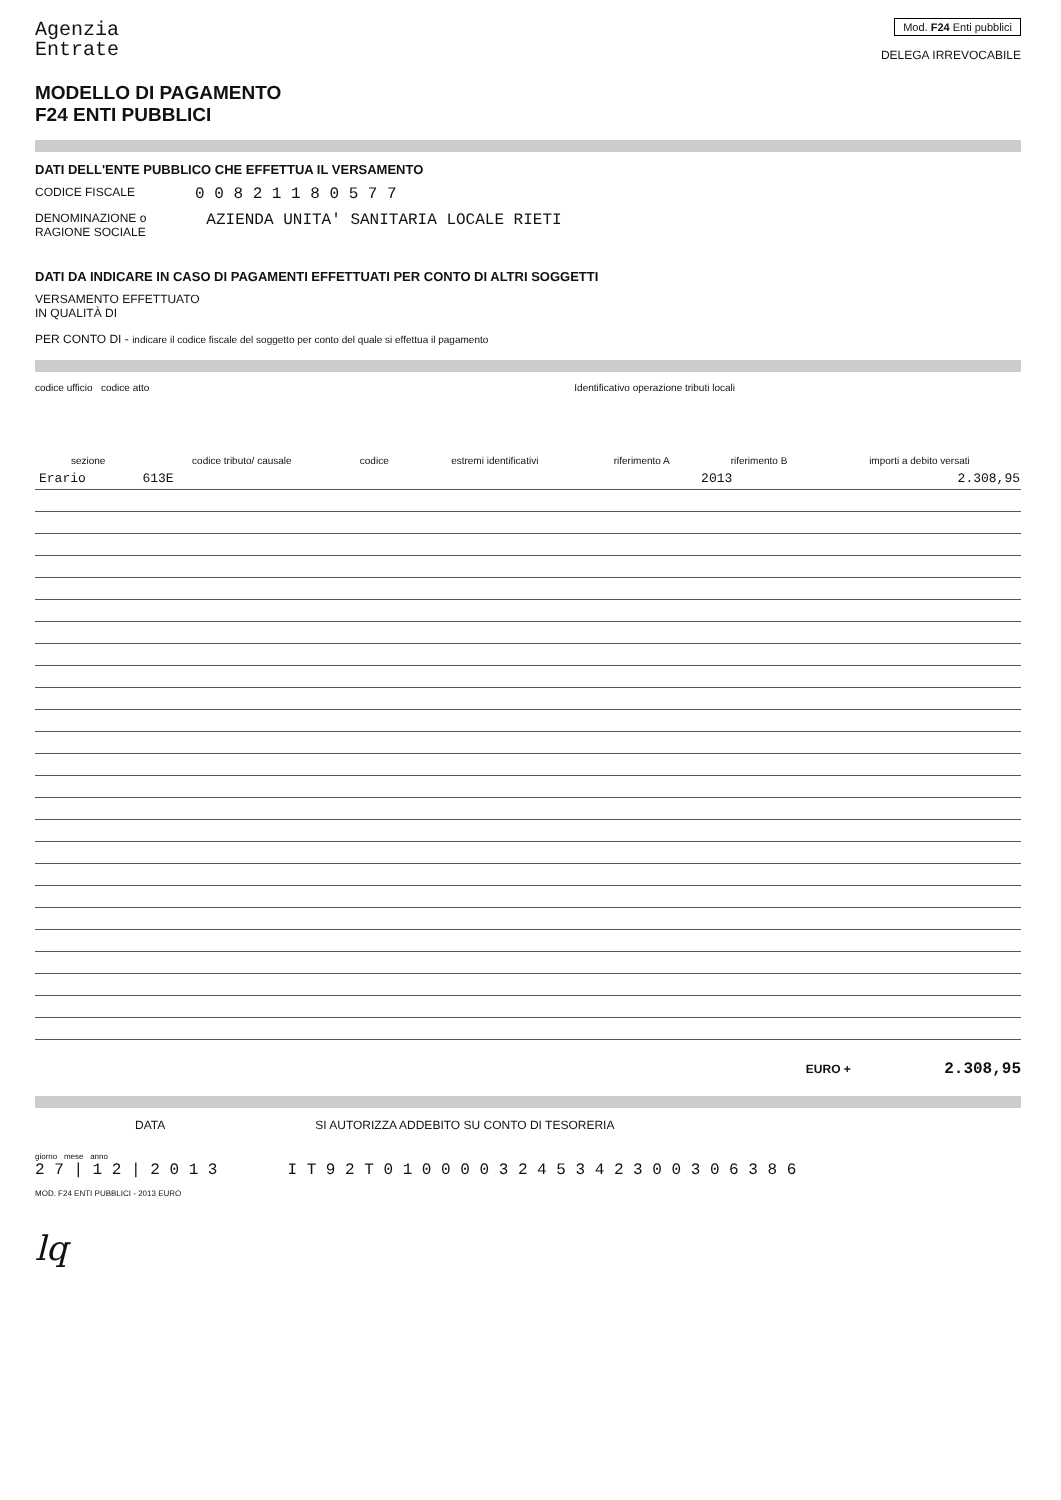Agenzia
Entrate
Mod. F24 Enti pubblici
DELEGA IRREVOCABILE
MODELLO DI PAGAMENTO
F24 ENTI PUBBLICI
DATI DELL'ENTE PUBBLICO CHE EFFETTUA IL VERSAMENTO
CODICE FISCALE 0 0 8 2 1 1 8 0 5 7 7
DENOMINAZIONE o
RAGIONE SOCIALE AZIENDA UNITA' SANITARIA LOCALE RIETI
DATI DA INDICARE IN CASO DI PAGAMENTI EFFETTUATI PER CONTO DI ALTRI SOGGETTI
VERSAMENTO EFFETTUATO
IN QUALITÀ DI
PER CONTO DI - indicare il codice fiscale del soggetto per conto del quale si effettua il pagamento
codice ufficio codice atto Identificativo operazione tributi locali
| sezione | codice tributo/ causale | codice | estremi identificativi | riferimento A | riferimento B | importi a debito versati |
| --- | --- | --- | --- | --- | --- | --- |
| Erario | 613E | | | | 2013 | 2.308,95 |
EURO + 2.308,95
DATA SI AUTORIZZA ADDEBITO SU CONTO DI TESORERIA
giorno mese anno
2 7 | 1 2 | 2 0 1 3 I T 9 2 T 0 1 0 0 0 0 3 2 4 5 3 4 2 3 0 0 3 0 6 3 8 6
MOD. F24 ENTI PUBBLICI - 2013 EURO
lq